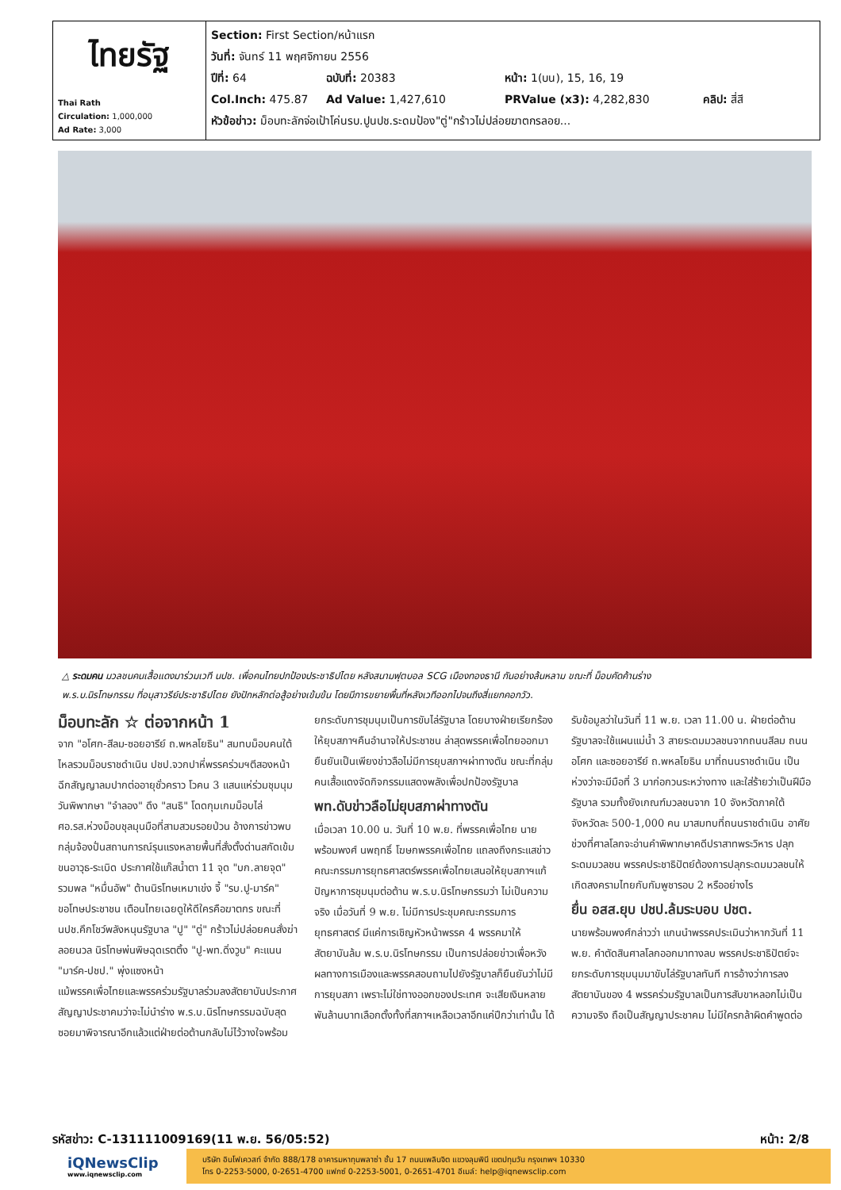| ไทยรัฐ Thai Rath Circulation: 1,000,000 Ad Rate: 3,000 | Section: First Section/หน้าแรก วันที่: จันทร์ 11 พฤศจิกายน 2556 ปีที่: 64 ฉบับที่: 20383 หน้า: 1(บน), 15, 16, 19 Col.Inch: 475.87 Ad Value: 1,427,610 PRValue (x3): 4,282,830 คลิป: สี่สี หัวข้อข่าว: ม็อบทะลักจ่อเป้าโค่นรบ.ปูนปช.ระดมป้อง"ตู่"กร้าวไม่ปล่อยฆาตกรลอย... |
△ ระดมคน มวลชนคนเสื้อแดงมาร่วมเวที นปช. เพื่อคนไทยปกป้องประชาธิปไตย หลังสนามฟุตบอล SCG เมืองทองธานี กันอย่างล้นหลาม ขณะที่ ม็อบคัดค้านร่าง พ.ร.บ.นิรโทษกรรม ที่อนุสาวรีย์ประชาธิปไตย ยังปักหลักต่อสู้อย่างเข้มข้น โดยมีการขยายพื้นที่หลังเวทีออกไปจนถึงสี่แยกคอกวัว.
ม็อบทะลัก ☆ ต่อจากหน้า 1
จาก "อโศก-สีลม-ซอยอารีย์ ถ.พหลโยธิน" สมทบม็อบคนใต้ไหลรวมม็อบราชดำเนิน ปชป.จวกปาหี่พรรคร่วมฯตีสองหน้า ฉีกสัญญาลมปากต่ออายุชั่วคราว โวคน 3 แสนแห่ร่วมชุมนุมวันพิพากษา "จำลอง" ดึง "สนธิ" โดดกุมเกมม็อบไล่ ศอ.รส.ห่วงม็อบชุลมุนมือที่สามสวมรอยป่วน อ้างการข่าวพบกลุ่มจ้องปั่นสถานการณ์รุนแรงหลายพื้นที่สั่งตั้งด่านสกัดเข้มขนอาวุธ-ระเบิด ประกาศใช้แก๊สน้ำตา 11 จุด "บก.ลายจุด" รวมพล "หมื่นอัพ" ต้านนิรโทษเหมาเข่ง จี้ "รบ.ปู-มาร์ค" ขอโทษประชาชน เตือนไทยเฉยดูให้ดีใครคือฆาตกร ขณะที่ นปช.คึกโชว์พลังหนุนรัฐบาล "ปู" "ตู่" กร้าวไม่ปล่อยคนสั่งฆ่าลอยนวล นิรโทษพ่นพิษฉุดเรตติ้ง "ปู-พท.ดิ่งวูบ" คะแนน "มาร์ค-ปชป." พุ่งแซงหน้า
แม้พรรคเพื่อไทยและพรรคร่วมรัฐบาลร่วมลงสัตยาบันประกาศสัญญาประชาคมว่าจะไม่นำร่าง พ.ร.บ.นิรโทษกรรมฉบับสุดซอยมาพิจารณาอีกแล้วแต่ฝ่ายต่อต้านกลับไม่ไว้วางใจพร้อมยกระดับการชุมนุมเป็นการขับไล่รัฐบาล โดยบางฝ่ายเรียกร้องให้ยุบสภาฯคืนอำนาจให้ประชาชน ล่าสุดพรรคเพื่อไทยออกมายืนยันเป็นเพียงข่าวลือไม่มีการยุบสภาฯผ่าทางตัน ขณะที่กลุ่มคนเสื้อแดงจัดกิจกรรมแสดงพลังเพื่อปกป้องรัฐบาล
พท.ดับข่าวลือไม่ยุบสภาผ่าทางตัน
เมื่อเวลา 10.00 น. วันที่ 10 พ.ย. ที่พรรคเพื่อไทย นายพร้อมพงศ์ นพฤทธิ์ โฆษกพรรคเพื่อไทย แถลงถึงกระแสข่าวคณะกรรมการยุทธศาสตร์พรรคเพื่อไทยเสนอให้ยุบสภาฯแก้ปัญหาการชุมนุมต่อต้าน พ.ร.บ.นิรโทษกรรมว่า ไม่เป็นความจริง เมื่อวันที่ 9 พ.ย. ไม่มีการประชุมคณะกรรมการยุทธศาสตร์ มีแค่การเชิญหัวหน้าพรรค 4 พรรคมาให้สัตยาบันล้ม พ.ร.บ.นิรโทษกรรม เป็นการปล่อยข่าวเพื่อหวังผลทางการเมืองและพรรคสอบถามไปยังรัฐบาลก็ยืนยันว่าไม่มีการยุบสภา เพราะไม่ใช่ทางออกของประเทศ จะเสียเงินหลายพันล้านบาทเลือกตั้งทั้งที่สภาฯเหลือเวลาอีกแค่ปีกว่าเท่านั้น ได้รับข้อมูลว่าในวันที่ 11 พ.ย. เวลา 11.00 น. ฝ่ายต่อต้านรัฐบาลจะใช้แผนแม่น้ำ 3 สายระดมมวลชนจากถนนสีลม ถนนอโศก และซอยอารีย์ ถ.พหลโยธิน มาที่ถนนราชดำเนิน เป็นห่วงว่าจะมีมือที่ 3 มาก่อกวนระหว่างทาง และใส่ร้ายว่าเป็นฝีมือรัฐบาล รวมทั้งยังเกณฑ์มวลชนจาก 10 จังหวัดภาคใต้ จังหวัดละ 500-1,000 คน มาสมทบที่ถนนราชดำเนิน อาศัยช่วงที่ศาลโลกจะอ่านคำพิพากษาคดีปราสาทพระวิหาร ปลุกระดมมวลชน พรรคประชาธิปัตย์ต้องการปลุกระดมมวลชนให้เกิดสงครามไทยกับกัมพูชารอบ 2 หรืออย่างไร
ยื่น อสส.ยุบ ปชป.ล้มระบอบ ปชต.
นายพร้อมพงศ์กล่าวว่า แกนนำพรรคประเมินว่าหากวันที่ 11 พ.ย. คำตัดสินศาลโลกออกมาทางลบ พรรคประชาธิปัตย์จะยกระดับการชุมนุมมาขับไล่รัฐบาลทันที การอ้างว่าการลงสัตยาบันของ 4 พรรคร่วมรัฐบาลเป็นการสับขาหลอกไม่เป็นความจริง ถือเป็นสัญญาประชาคม ไม่มีใครกล้าผิดคำพูดต่อ
รหัสข่าว: C-131111009169(11 พ.ย. 56/05:52) หน้า: 2/8
iQNewsClip
www.iqnewsclip.com
บริษัท อินโฟเควสท์ จำกัด 888/178 อาคารมหาทุนพลาซ่า ชั้น 17 ถนนเพลินจิต แขวงลุมพินี เขตปทุมวัน กรุงเทพฯ 10330
โทร 0-2253-5000, 0-2651-4700 แฟกซ์ 0-2253-5001, 0-2651-4701 อีเมล์: help@iqnewsclip.com